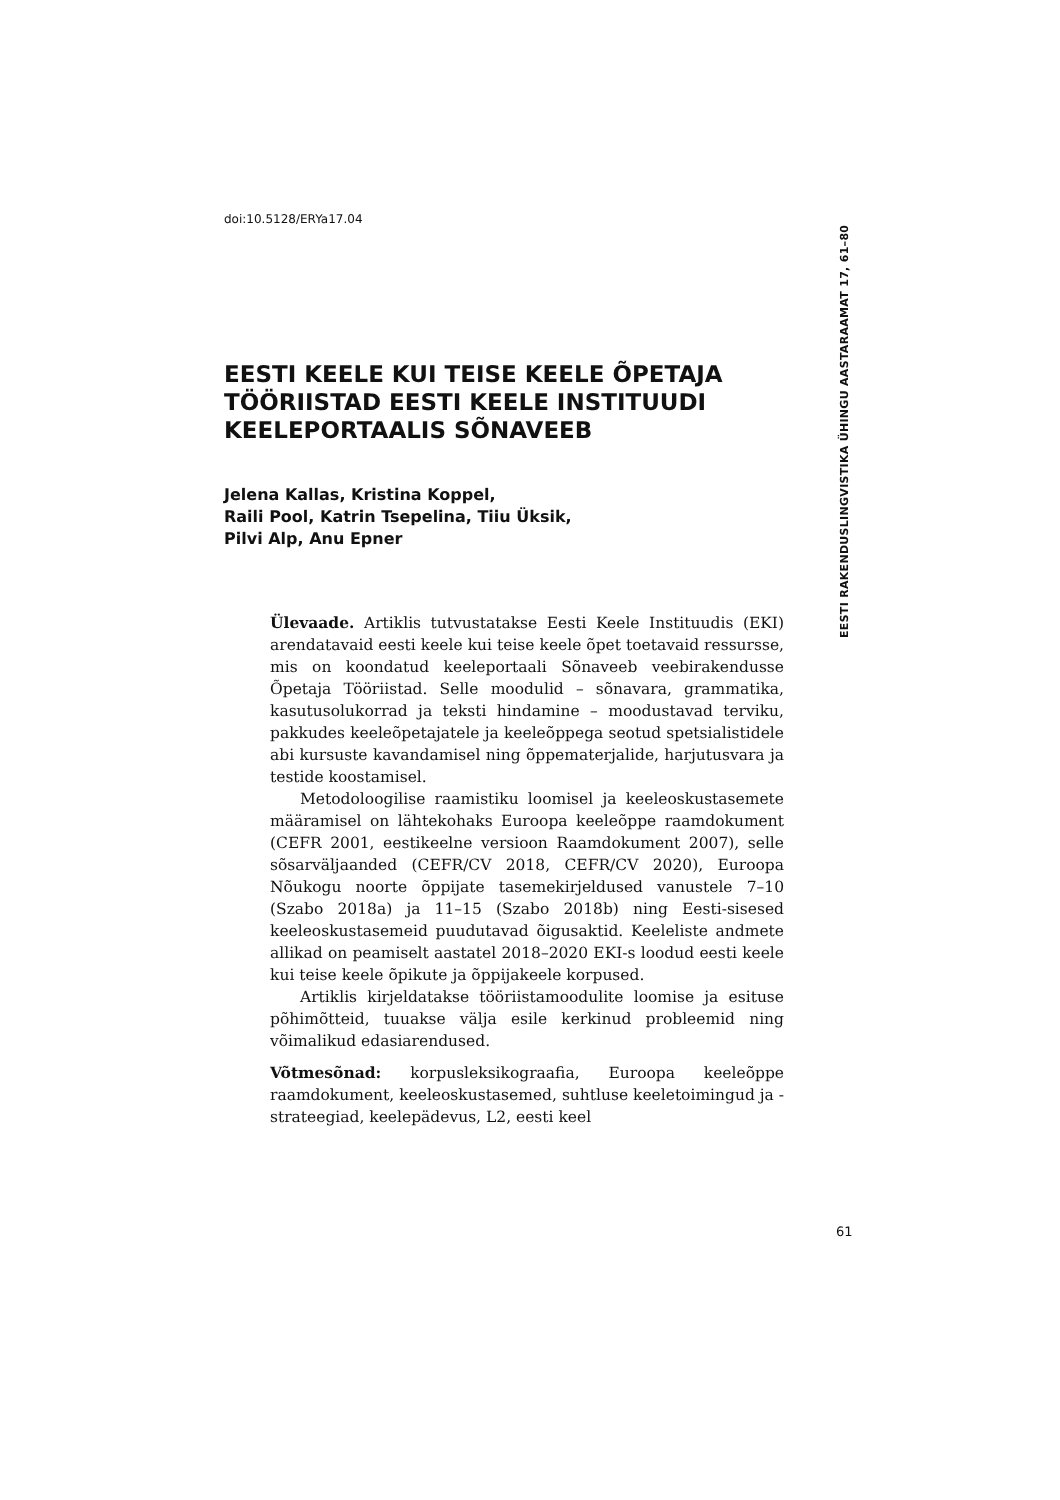doi:10.5128/ERYa17.04
EESTI RAKENDUSLINGVISTIKA ÜHINGU AASTARAAMAT 17, 61–80
EESTI KEELE KUI TEISE KEELE ÕPETAJA TÖÖRIISTAD EESTI KEELE INSTITUUDI KEELEPORTAALIS SÕNAVEEB
Jelena Kallas, Kristina Koppel,
Raili Pool, Katrin Tsepelina, Tiiu Üksik,
Pilvi Alp, Anu Epner
Ülevaade. Artiklis tutvustatakse Eesti Keele Instituudis (EKI) arendatavaid eesti keele kui teise keele õpet toetavaid ressursse, mis on koondatud keeleportaali Sõnaveeb veebirakendusse Õpetaja Tööriistad. Selle moodulid – sõnavara, grammatika, kasutusolukorrad ja teksti hindamine – moodustavad terviku, pakkudes keeleõpetajatele ja keeleõppega seotud spetsialistidele abi kursuste kavandamisel ning õppematerjalide, harjutusvara ja testide koostamisel.
Metodoloogilise raamistiku loomisel ja keeleoskustasemete määramisel on lähtekohaks Euroopa keeleõppe raamdokument (CEFR 2001, eestikeelne versioon Raamdokument 2007), selle sõsarväljaanded (CEFR/CV 2018, CEFR/CV 2020), Euroopa Nõukogu noorte õppijate tasemekirjeldused vanustele 7–10 (Szabo 2018a) ja 11–15 (Szabo 2018b) ning Eesti-sisesed keeleoskustasemeid puudutavad õigusaktid. Keeleliste andmete allikad on peamiselt aastatel 2018–2020 EKI-s loodud eesti keele kui teise keele õpikute ja õppijakeele korpused.
Artiklis kirjeldatakse tööriistamoodulite loomise ja esituse põhimõtteid, tuuakse välja esile kerkinud probleemid ning võimalikud edasiarendused.
Võtmesõnad: korpusleksikograafia, Euroopa keeleõppe raamdokument, keeleoskustasemed, suhtluse keeletoimingud ja -strateegiad, keelepädevus, L2, eesti keel
61